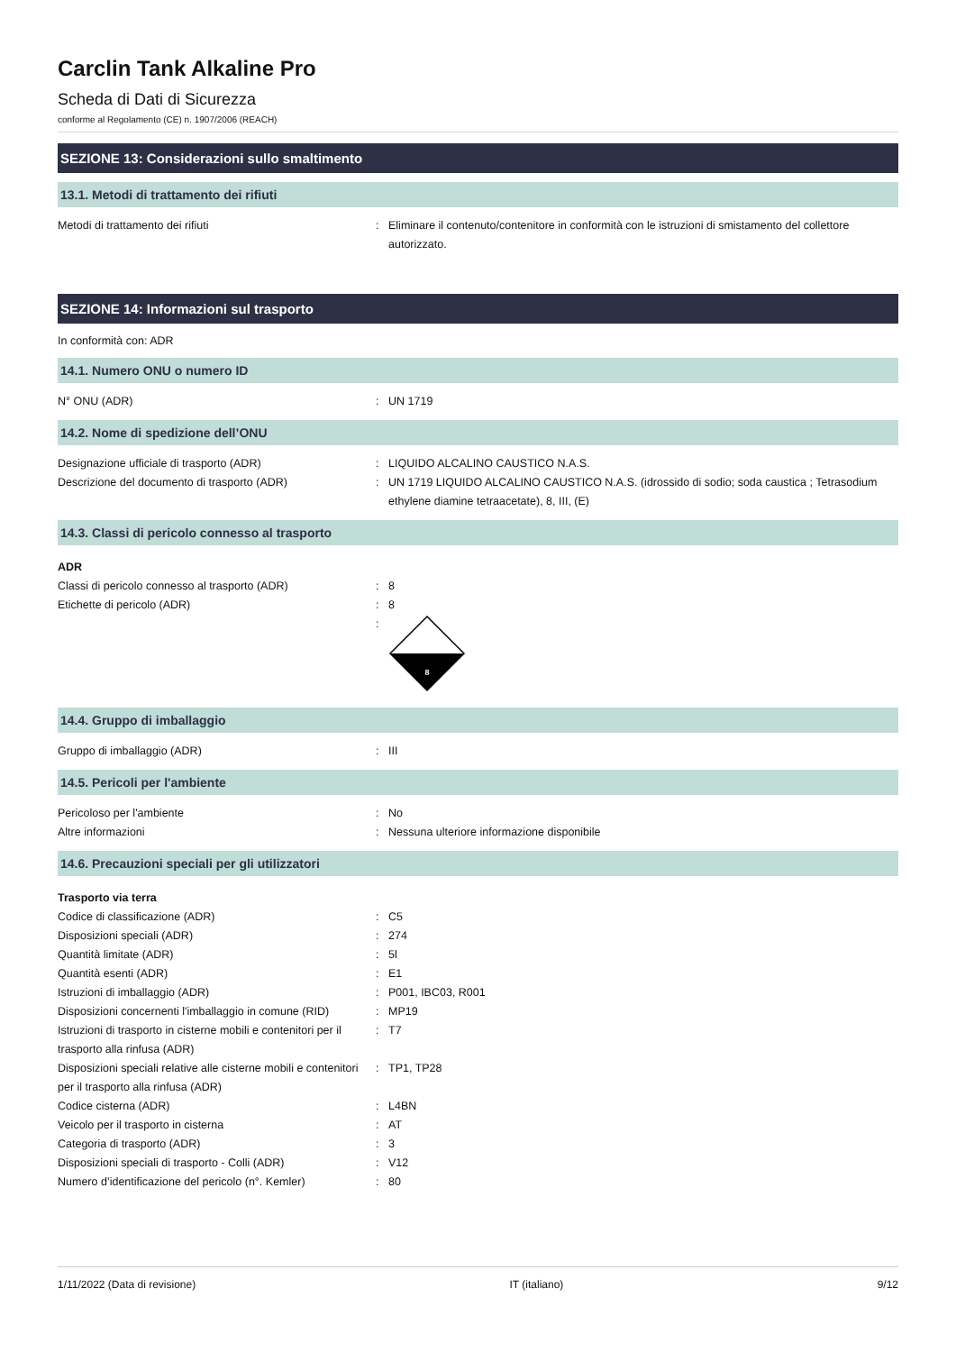Carclin Tank Alkaline Pro
Scheda di Dati di Sicurezza
conforme al Regolamento (CE) n. 1907/2006 (REACH)
SEZIONE 13: Considerazioni sullo smaltimento
13.1. Metodi di trattamento dei rifiuti
Metodi di trattamento dei rifiuti : Eliminare il contenuto/contenitore in conformità con le istruzioni di smistamento del collettore autorizzato.
SEZIONE 14: Informazioni sul trasporto
In conformità con: ADR
14.1. Numero ONU o numero ID
N° ONU (ADR) : UN 1719
14.2. Nome di spedizione dell’ONU
Designazione ufficiale di trasporto (ADR) : LIQUIDO ALCALINO CAUSTICO N.A.S.
Descrizione del documento di trasporto (ADR) : UN 1719 LIQUIDO ALCALINO CAUSTICO N.A.S. (idrossido di sodio; soda caustica ; Tetrasodium ethylene diamine tetraacetate), 8, III, (E)
14.3. Classi di pericolo connesso al trasporto
ADR
Classi di pericolo connesso al trasporto (ADR)
: 8
Etichette di pericolo (ADR) : 8
:
8
14.4. Gruppo di imballaggio
Gruppo di imballaggio (ADR) : III
14.5. Pericoli per l'ambiente
Pericoloso per l'ambiente : No
Altre informazioni : Nessuna ulteriore informazione disponibile
14.6. Precauzioni speciali per gli utilizzatori
Trasporto via terra
Codice di classificazione (ADR) : C5
Disposizioni speciali (ADR) : 274
Quantità limitate (ADR) : 5l
Quantità esenti (ADR) : E1
Istruzioni di imballaggio (ADR) : P001, IBC03, R001
Disposizioni concernenti l'imballaggio in comune (RID)
: MP19
Istruzioni di trasporto in cisterne mobili e contenitori per il trasporto alla rinfusa (ADR)
: T7
Disposizioni speciali relative alle cisterne mobili e contenitori per il trasporto alla rinfusa (ADR)
: TP1, TP28
Codice cisterna (ADR) : L4BN
Veicolo per il trasporto in cisterna : AT
Categoria di trasporto (ADR) : 3
Disposizioni speciali di trasporto - Colli (ADR)
: V12
Numero d’identificazione del pericolo (n°. Kemler)
: 80
1/11/2022 (Data di revisione) IT (italiano) 9/12